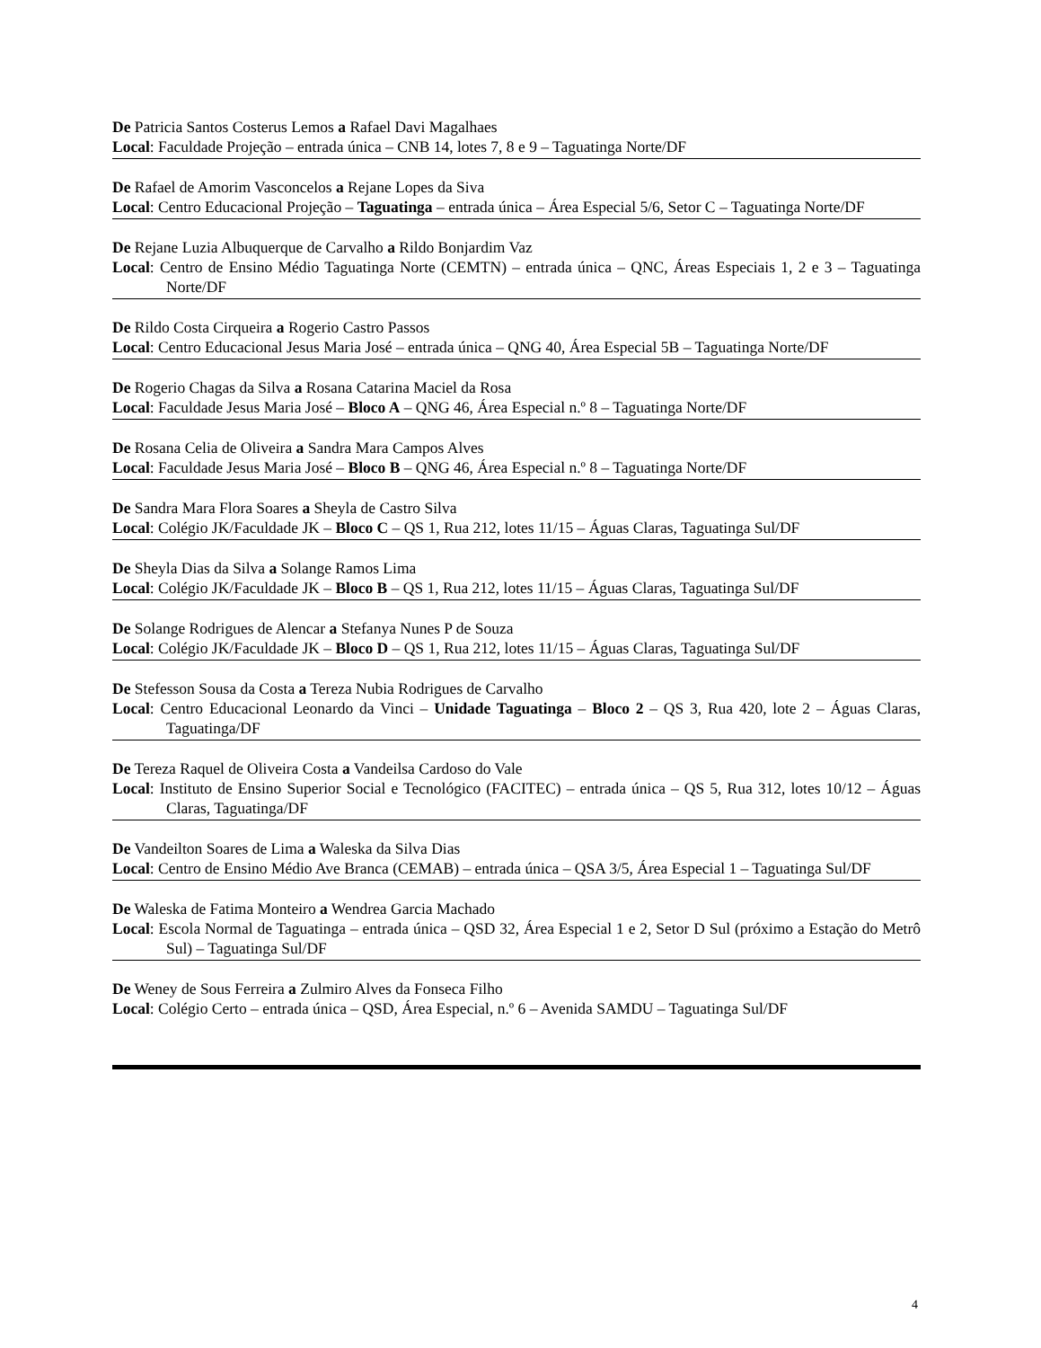De Patricia Santos Costerus Lemos a Rafael Davi Magalhaes
Local: Faculdade Projeção – entrada única – CNB 14, lotes 7, 8 e 9 – Taguatinga Norte/DF
De Rafael de Amorim Vasconcelos a Rejane Lopes da Siva
Local: Centro Educacional Projeção – Taguatinga – entrada única – Área Especial 5/6, Setor C – Taguatinga Norte/DF
De Rejane Luzia Albuquerque de Carvalho a Rildo Bonjardim Vaz
Local: Centro de Ensino Médio Taguatinga Norte (CEMTN) – entrada única – QNC, Áreas Especiais 1, 2 e 3 – Taguatinga Norte/DF
De Rildo Costa Cirqueira a Rogerio Castro Passos
Local: Centro Educacional Jesus Maria José – entrada única – QNG 40, Área Especial 5B – Taguatinga Norte/DF
De Rogerio Chagas da Silva a Rosana Catarina Maciel da Rosa
Local: Faculdade Jesus Maria José – Bloco A – QNG 46, Área Especial n.º 8 – Taguatinga Norte/DF
De Rosana Celia de Oliveira a Sandra Mara Campos Alves
Local: Faculdade Jesus Maria José – Bloco B – QNG 46, Área Especial n.º 8 – Taguatinga Norte/DF
De Sandra Mara Flora Soares a Sheyla de Castro Silva
Local: Colégio JK/Faculdade JK – Bloco C – QS 1, Rua 212, lotes 11/15 – Águas Claras, Taguatinga Sul/DF
De Sheyla Dias da Silva a Solange Ramos Lima
Local: Colégio JK/Faculdade JK – Bloco B – QS 1, Rua 212, lotes 11/15 – Águas Claras, Taguatinga Sul/DF
De Solange Rodrigues de Alencar a Stefanya Nunes P de Souza
Local: Colégio JK/Faculdade JK – Bloco D – QS 1, Rua 212, lotes 11/15 – Águas Claras, Taguatinga Sul/DF
De Stefesson Sousa da Costa a Tereza Nubia Rodrigues de Carvalho
Local: Centro Educacional Leonardo da Vinci – Unidade Taguatinga – Bloco 2 – QS 3, Rua 420, lote 2 – Águas Claras, Taguatinga/DF
De Tereza Raquel de Oliveira Costa a Vandeilsa Cardoso do Vale
Local: Instituto de Ensino Superior Social e Tecnológico (FACITEC) – entrada única – QS 5, Rua 312, lotes 10/12 – Águas Claras, Taguatinga/DF
De Vandeilton Soares de Lima a Waleska da Silva Dias
Local: Centro de Ensino Médio Ave Branca (CEMAB) – entrada única – QSA 3/5, Área Especial 1 – Taguatinga Sul/DF
De Waleska de Fatima Monteiro a Wendrea Garcia Machado
Local: Escola Normal de Taguatinga – entrada única – QSD 32, Área Especial 1 e 2, Setor D Sul (próximo a Estação do Metrô Sul) – Taguatinga Sul/DF
De Weney de Sous Ferreira a Zulmiro Alves da Fonseca Filho
Local: Colégio Certo – entrada única – QSD, Área Especial, n.º 6 – Avenida SAMDU – Taguatinga Sul/DF
4